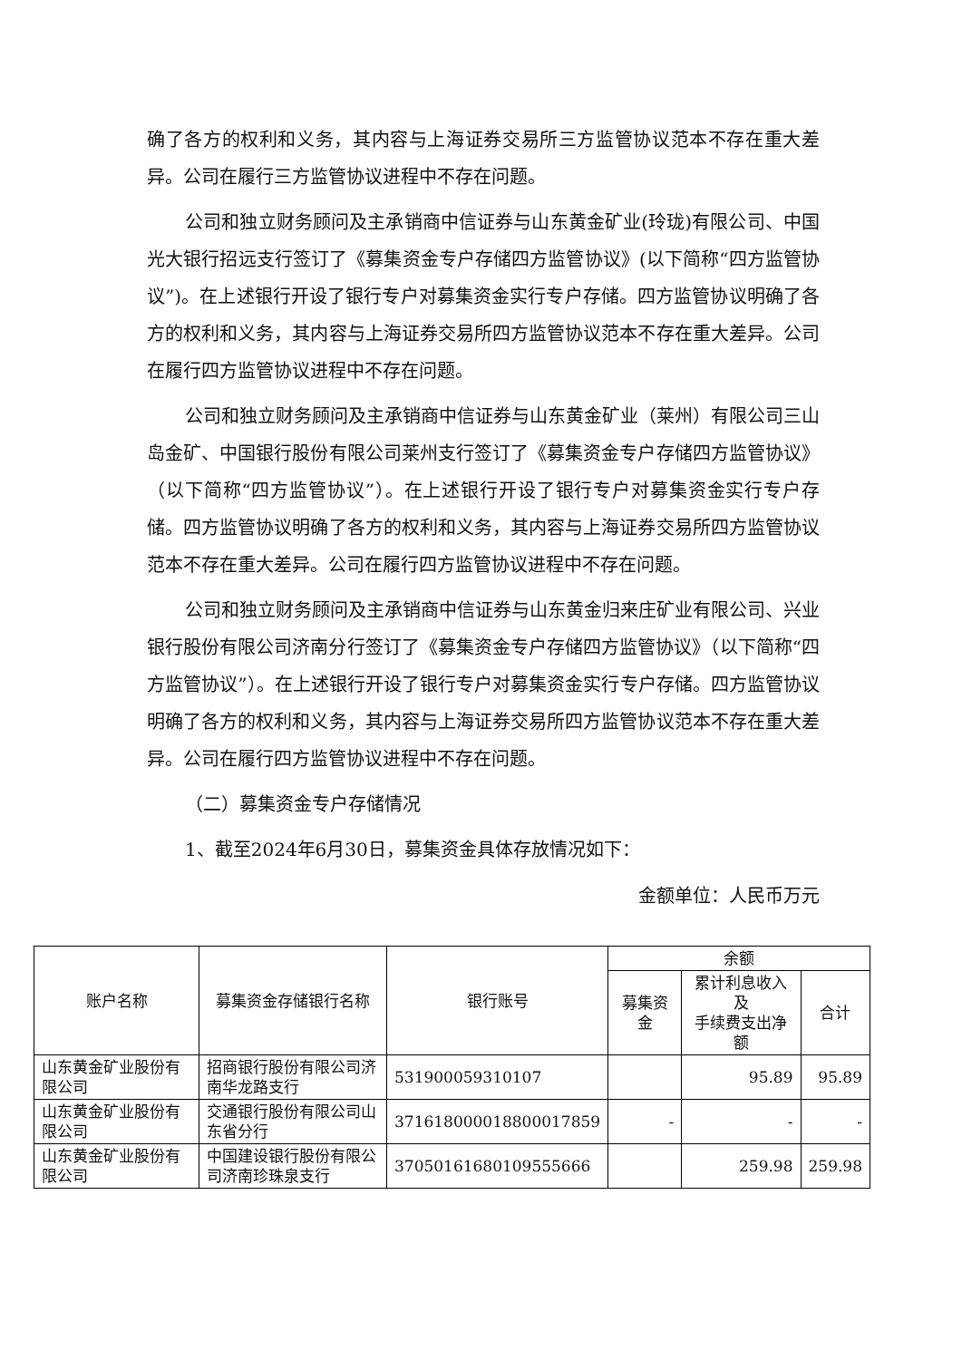确了各方的权利和义务，其内容与上海证券交易所三方监管协议范本不存在重大差异。公司在履行三方监管协议进程中不存在问题。
公司和独立财务顾问及主承销商中信证券与山东黄金矿业(玲珑)有限公司、中国光大银行招远支行签订了《募集资金专户存储四方监管协议》(以下简称“四方监管协议”)。在上述银行开设了银行专户对募集资金实行专户存储。四方监管协议明确了各方的权利和义务，其内容与上海证券交易所四方监管协议范本不存在重大差异。公司在履行四方监管协议进程中不存在问题。
公司和独立财务顾问及主承销商中信证券与山东黄金矿业（莱州）有限公司三山岛金矿、中国银行股份有限公司莱州支行签订了《募集资金专户存储四方监管协议》（以下简称“四方监管协议”）。在上述银行开设了银行专户对募集资金实行专户存储。四方监管协议明确了各方的权利和义务，其内容与上海证券交易所四方监管协议范本不存在重大差异。公司在履行四方监管协议进程中不存在问题。
公司和独立财务顾问及主承销商中信证券与山东黄金归来庄矿业有限公司、兴业银行股份有限公司济南分行签订了《募集资金专户存储四方监管协议》（以下简称“四方监管协议”）。在上述银行开设了银行专户对募集资金实行专户存储。四方监管协议明确了各方的权利和义务，其内容与上海证券交易所四方监管协议范本不存在重大差异。公司在履行四方监管协议进程中不存在问题。
（二）募集资金专户存储情况
1、截至2024年6月30日，募集资金具体存放情况如下：
金额单位：人民币万元
| 账户名称 | 募集资金存储银行名称 | 银行账号 | 余额 | | |
| --- | --- | --- | --- | --- | --- |
| | | | 募集资金 | 累计利息收入及 手续费支出净额 | 合计 |
| 山东黄金矿业股份有限公司 | 招商银行股份有限公司济南华龙路支行 | 531900059310107 | | 95.89 | 95.89 |
| 山东黄金矿业股份有限公司 | 交通银行股份有限公司山东省分行 | 371618000018800017859 | - | - | - |
| 山东黄金矿业股份有限公司 | 中国建设银行股份有限公司济南珍珠泉支行 | 37050161680109555666 | | 259.98 | 259.98 |